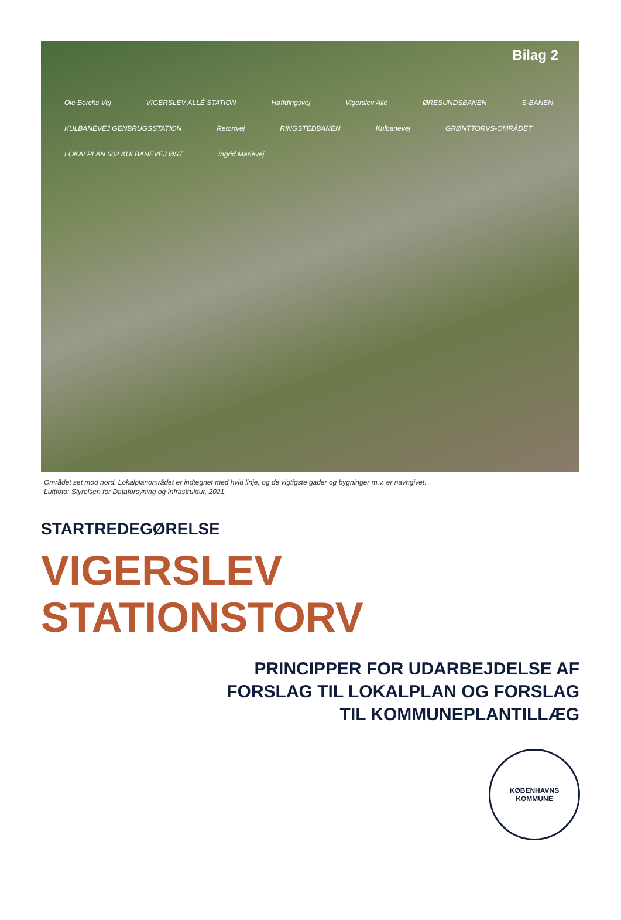Bilag 2
Ole Borchs Vej VIGERSLEV ALLÉ STATION Høffdingsvej Vigerslev Allé ØRESUNDSBANEN S-BANEN KULBANEVEJ GENBRUGSSTATION Retortvej RINGSTEDBANEN Kulbanevej GRØNTTORVS-OMRÅDET LOKALPLAN 602 KULBANEVEJ ØST Ingrid Marievej
Området set mod nord. Lokalplanområdet er indtegnet med hvid linje, og de vigtigste gader og bygninger m.v. er navngivet.
Luftfoto: Styrelsen for Dataforsyning og Infrastruktur, 2021.
STARTREDEGØRELSE
VIGERSLEV
STATIONSTORV
PRINCIPPER FOR UDARBEJDELSE AF
FORSLAG TIL LOKALPLAN OG FORSLAG
TIL KOMMUNEPLANTILLÆG
KØBENHAVNS
KOMMUNE